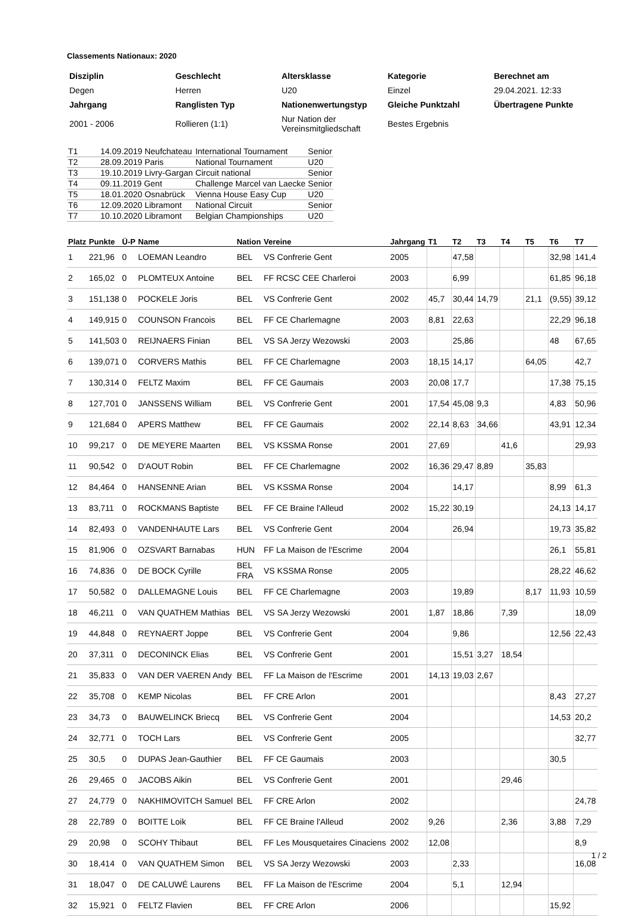Classements Nationaux: 2020
| Disziplin | Geschlecht | Altersklasse | Kategorie | Berechnet am |
| Degen | Herren | U20 | Einzel | 29.04.2021. 12:33 |
| Jahrgang | Ranglisten Typ | Nationenwertungstyp | Gleiche Punktzahl | Übertragene Punkte |
| 2001 - 2006 | Rollieren (1:1) | Nur Nation der Vereinsmitgliedschaft | Bestes Ergebnis | |
| T1 | 14.09.2019 Neufchateau | International Tournament | Senior |
| T2 | 28.09.2019 Paris | National Tournament | U20 |
| T3 | 19.10.2019 Livry-Gargan | Circuit national | Senior |
| T4 | 09.11.2019 Gent | Challenge Marcel van Laecke | Senior |
| T5 | 18.01.2020 Osnabrück | Vienna House Easy Cup | U20 |
| T6 | 12.09.2020 Libramont | National Circuit | Senior |
| T7 | 10.10.2020 Libramont | Belgian Championships | U20 |
| Platz | Punkte | Ü-P | Name | Nation | Vereine | Jahrgang | T1 | T2 | T3 | T4 | T5 | T6 | T7 |
| --- | --- | --- | --- | --- | --- | --- | --- | --- | --- | --- | --- | --- | --- |
| 1 | 221,96 | 0 | LOEMAN Leandro | BEL | VS Confrerie Gent | 2005 | | 47,58 | | | | 32,98 | 141,4 |
| 2 | 165,02 | 0 | PLOMTEUX Antoine | BEL | FF RCSC CEE Charleroi | 2003 | | 6,99 | | | | 61,85 | 96,18 |
| 3 | 151,138 | 0 | POCKELE Joris | BEL | VS Confrerie Gent | 2002 | 45,7 | 30,44 | 14,79 | | 21,1 | (9,55) | 39,12 |
| 4 | 149,915 | 0 | COUNSON Francois | BEL | FF CE Charlemagne | 2003 | 8,81 | 22,63 | | | | 22,29 | 96,18 |
| 5 | 141,503 | 0 | REIJNAERS Finian | BEL | VS SA Jerzy Wezowski | 2003 | | 25,86 | | | | 48 | 67,65 |
| 6 | 139,071 | 0 | CORVERS Mathis | BEL | FF CE Charlemagne | 2003 | 18,15 | 14,17 | | | 64,05 | | 42,7 |
| 7 | 130,314 | 0 | FELTZ Maxim | BEL | FF CE Gaumais | 2003 | 20,08 | 17,7 | | | | 17,38 | 75,15 |
| 8 | 127,701 | 0 | JANSSENS William | BEL | VS Confrerie Gent | 2001 | 17,54 | 45,08 | 9,3 | | | 4,83 | 50,96 |
| 9 | 121,684 | 0 | APERS Matthew | BEL | FF CE Gaumais | 2002 | 22,14 | 8,63 | 34,66 | | | 43,91 | 12,34 |
| 10 | 99,217 | 0 | DE MEYERE Maarten | BEL | VS KSSMA Ronse | 2001 | 27,69 | | | 41,6 | | | 29,93 |
| 11 | 90,542 | 0 | D'AOUT Robin | BEL | FF CE Charlemagne | 2002 | 16,36 | 29,47 | 8,89 | | 35,83 | | |
| 12 | 84,464 | 0 | HANSENNE Arian | BEL | VS KSSMA Ronse | 2004 | | 14,17 | | | | 8,99 | 61,3 |
| 13 | 83,711 | 0 | ROCKMANS Baptiste | BEL | FF CE Braine l'Alleud | 2002 | 15,22 | 30,19 | | | | 24,13 | 14,17 |
| 14 | 82,493 | 0 | VANDENHAUTE Lars | BEL | VS Confrerie Gent | 2004 | | 26,94 | | | | 19,73 | 35,82 |
| 15 | 81,906 | 0 | OZSVART Barnabas | HUN | FF La Maison de l'Escrime | 2004 | | | | | | 26,1 | 55,81 |
| 16 | 74,836 | 0 | DE BOCK Cyrille | BEL FRA | VS KSSMA Ronse | 2005 | | | | | | 28,22 | 46,62 |
| 17 | 50,582 | 0 | DALLEMAGNE Louis | BEL | FF CE Charlemagne | 2003 | | 19,89 | | | 8,17 | 11,93 | 10,59 |
| 18 | 46,211 | 0 | VAN QUATHEM Mathias | BEL | VS SA Jerzy Wezowski | 2001 | 1,87 | 18,86 | | 7,39 | | | 18,09 |
| 19 | 44,848 | 0 | REYNAERT Joppe | BEL | VS Confrerie Gent | 2004 | | 9,86 | | | | 12,56 | 22,43 |
| 20 | 37,311 | 0 | DECONINCK Elias | BEL | VS Confrerie Gent | 2001 | | 15,51 | 3,27 | 18,54 | | | |
| 21 | 35,833 | 0 | VAN DER VAEREN Andy | BEL | FF La Maison de l'Escrime | 2001 | 14,13 | 19,03 | 2,67 | | | | |
| 22 | 35,708 | 0 | KEMP Nicolas | BEL | FF CRE Arlon | 2001 | | | | | | 8,43 | 27,27 |
| 23 | 34,73 | 0 | BAUWELINCK Briecq | BEL | VS Confrerie Gent | 2004 | | | | | | 14,53 | 20,2 |
| 24 | 32,771 | 0 | TOCH Lars | BEL | VS Confrerie Gent | 2005 | | | | | | | 32,77 |
| 25 | 30,5 | 0 | DUPAS Jean-Gauthier | BEL | FF CE Gaumais | 2003 | | | | | | 30,5 | |
| 26 | 29,465 | 0 | JACOBS Aikin | BEL | VS Confrerie Gent | 2001 | | | | 29,46 | | | |
| 27 | 24,779 | 0 | NAKHIMOVITCH Samuel | BEL | FF CRE Arlon | 2002 | | | | | | | 24,78 |
| 28 | 22,789 | 0 | BOITTE Loik | BEL | FF CE Braine l'Alleud | 2002 | 9,26 | | | 2,36 | | 3,88 | 7,29 |
| 29 | 20,98 | 0 | SCOHY Thibaut | BEL | FF Les Mousquetaires Cinaciens | 2002 | 12,08 | | | | | | 8,9 |
| 30 | 18,414 | 0 | VAN QUATHEM Simon | BEL | VS SA Jerzy Wezowski | 2003 | | 2,33 | | | | | 16,08 |
| 31 | 18,047 | 0 | DE CALUWÉ Laurens | BEL | FF La Maison de l'Escrime | 2004 | | 5,1 | | 12,94 | | | |
| 32 | 15,921 | 0 | FELTZ Flavien | BEL | FF CRE Arlon | 2006 | | | | | | 15,92 | |
1 / 2